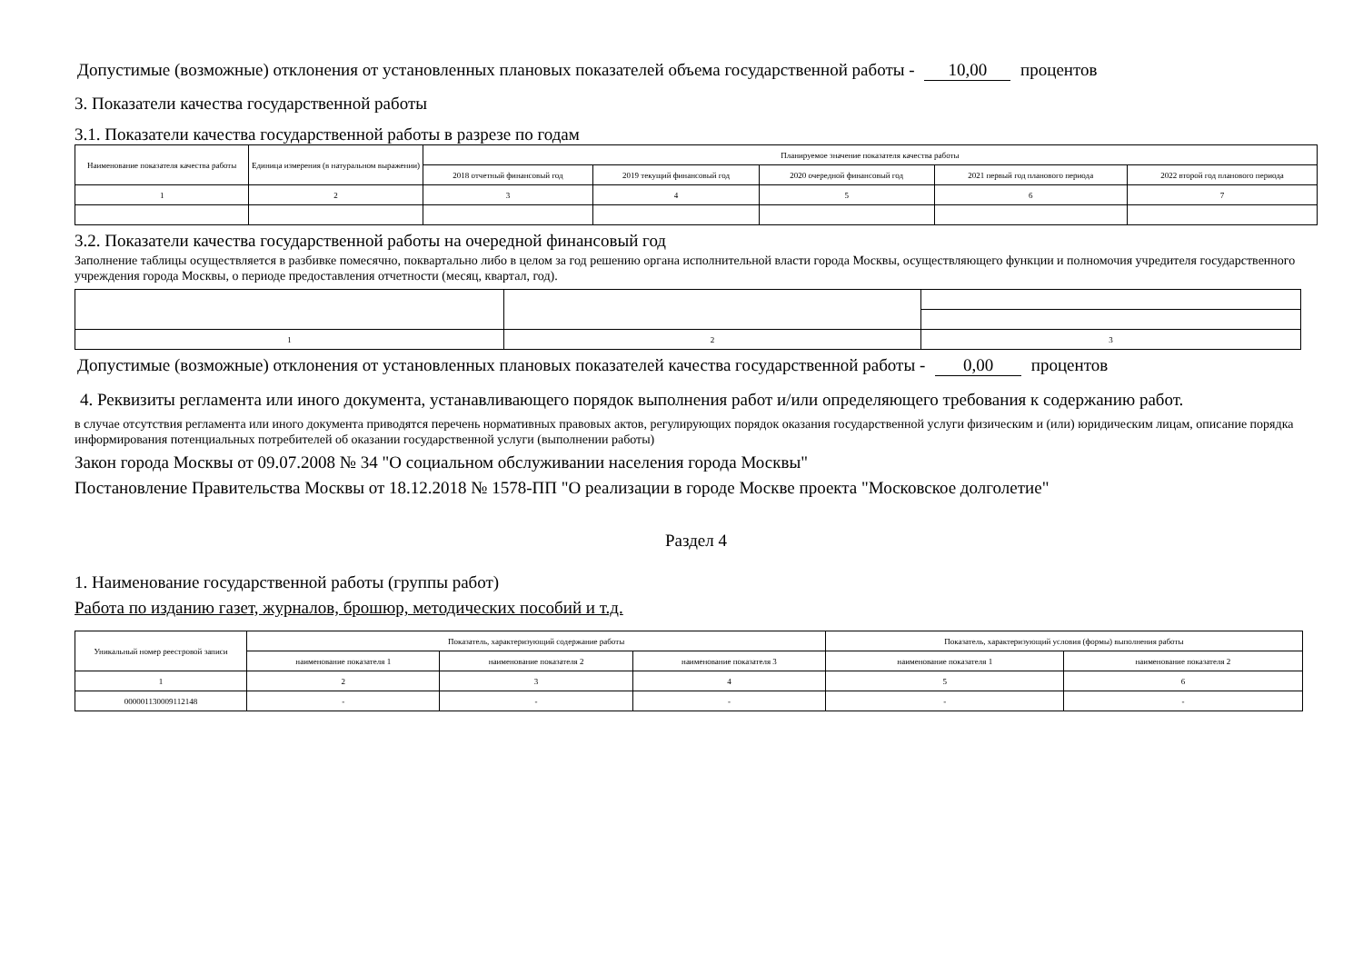Допустимые (возможные) отклонения от установленных плановых показателей объема государственной работы - 10,00 процентов
3. Показатели качества государственной работы
3.1. Показатели качества государственной работы в разрезе по годам
| Наименование показателя качества работы | Единица измерения (в натуральном выражении) | Планируемое значение показателя качества работы | | | | |
| --- | --- | --- | --- | --- | --- | --- |
| | | 2018 отчетный финансовый год | 2019 текущий финансовый год | 2020 очередной финансовый год | 2021 первый год планового периода | 2022 второй год планового периода |
| 1 | 2 | 3 | 4 | 5 | 6 | 7 |
3.2. Показатели качества государственной работы на очередной финансовый год
Заполнение таблицы осуществляется в разбивке помесячно, поквартально либо в целом за год решению органа исполнительной власти города Москвы, осуществляющего функции и полномочия учредителя государственного учреждения города Москвы, о периоде предоставления отчетности (месяц, квартал, год).
| 1 | 2 | 3 |
Допустимые (возможные) отклонения от установленных плановых показателей качества государственной работы - 0,00 процентов
4. Реквизиты регламента или иного документа, устанавливающего порядок выполнения работ и/или определяющего требования к содержанию работ.
в случае отсутствия регламента или иного документа приводятся перечень нормативных правовых актов, регулирующих порядок оказания государственной услуги физическим и (или) юридическим лицам, описание порядка информирования потенциальных потребителей об оказании государственной услуги (выполнении работы)
Закон города Москвы от 09.07.2008 № 34 "О социальном обслуживании населения города Москвы"
Постановление Правительства Москвы от 18.12.2018 № 1578-ПП "О реализации в городе Москве проекта "Московское долголетие"
Раздел 4
1. Наименование государственной работы (группы работ)
Работа по изданию газет, журналов, брошюр, методических пособий и т.д.
| Уникальный номер реестровой записи | Показатель, характеризующий содержание работы | | | Показатель, характеризующий условия (формы) выполнения работы | |
| --- | --- | --- | --- | --- | --- |
| | наименование показателя 1 | наименование показателя 2 | наименование показателя 3 | наименование показателя 1 | наименование показателя 2 |
| 1 | 2 | 3 | 4 | 5 | 6 |
| 000001130009112148 | - | - | - | - | - |